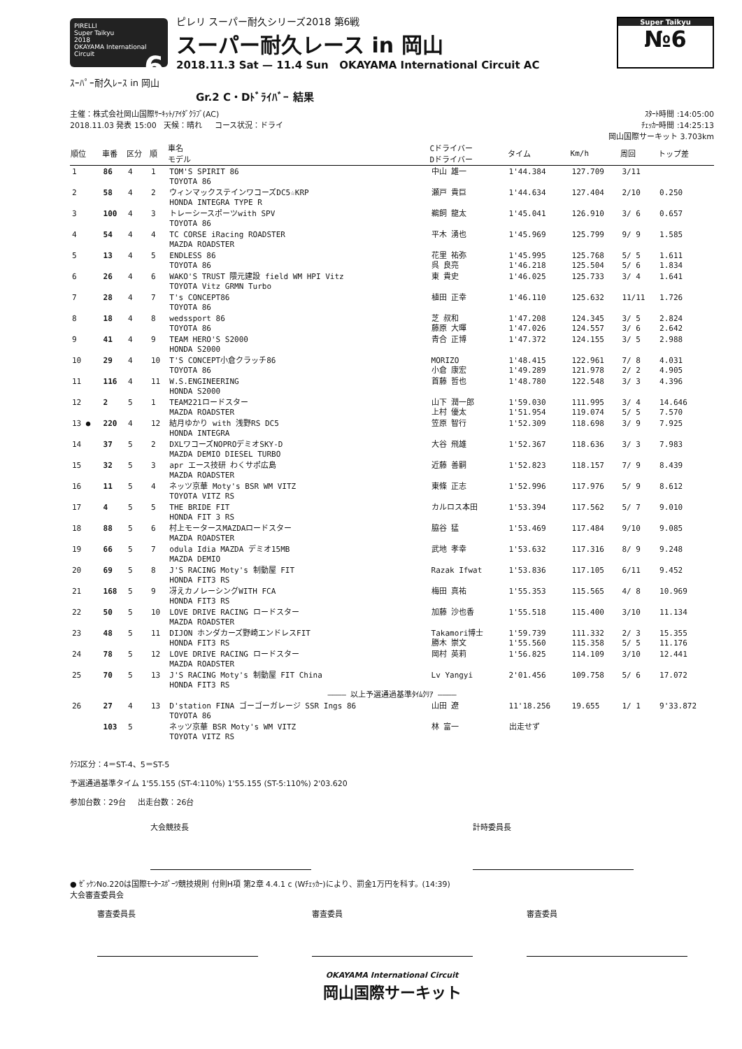PIRELLI
Super Taikyu
2018
OKAYAMA International Circuit 6
ピレリ スーパー耐久シリーズ2018 第6戦
スーパー耐久レース in 岡山
2018.11.3 Sat — 11.4 Sun OKAYAMA International Circuit AC
Super Taikyu
№6
ｽｰﾊﾟｰ耐久ﾚｰｽ in 岡山
Gr.2 C・Dﾄﾞﾗｲﾊﾞｰ 結果
主催：株式会社岡山国際ｻｰｷｯﾄ/ｱｲﾀﾞｸﾗﾌﾞ(AC)
2018.11.03 発表 15:00 天候：晴れ コース状況：ドライ
ｽﾀｰﾄ時間 :14:05:00
ﾁｪｯｶｰ時間 :14:25:13
岡山国際サーキット 3.703km
| 順位 | 車番 | 区分 | 順 | 車名 モデル | Cドライバー Dドライバー | タイム | Km/h | 周回 | トップ差 |
| --- | --- | --- | --- | --- | --- | --- | --- | --- | --- |
| 1 | 86 | 4 | 1 | TOM'S SPIRIT 86 TOYOTA 86 | 中山 雄一 | 1'44.384 | 127.709 | 3/11 | |
| 2 | 58 | 4 | 2 | ウィンマックステインワコーズDC5☆KRP HONDA INTEGRA TYPE R | 瀬戸 貴巨 | 1'44.634 | 127.404 | 2/10 | 0.250 |
| 3 | 100 | 4 | 3 | トレーシースポーツwith SPV TOYOTA 86 | 鵜飼 龍太 | 1'45.041 | 126.910 | 3/ 6 | 0.657 |
| 4 | 54 | 4 | 4 | TC CORSE iRacing ROADSTER MAZDA ROADSTER | 平木 湧也 | 1'45.969 | 125.799 | 9/ 9 | 1.585 |
| 5 | 13 | 4 | 5 | ENDLESS 86 TOYOTA 86 | 花里 祐弥 呉 良亮 | 1'45.995 1'46.218 | 125.768 125.504 | 5/ 5 5/ 6 | 1.611 1.834 |
| 6 | 26 | 4 | 6 | WAKO'S TRUST 隈元建設 field WM HPI Vitz TOYOTA Vitz GRMN Turbo | 東 貴史 | 1'46.025 | 125.733 | 3/ 4 | 1.641 |
| 7 | 28 | 4 | 7 | T's CONCEPT86 TOYOTA 86 | 植田 正幸 | 1'46.110 | 125.632 | 11/11 | 1.726 |
| 8 | 18 | 4 | 8 | wedssport 86 TOYOTA 86 | 芝 叔和 藤原 大暉 | 1'47.208 1'47.026 | 124.345 124.557 | 3/ 5 3/ 6 | 2.824 2.642 |
| 9 | 41 | 4 | 9 | TEAM HERO'S S2000 HONDA S2000 | 青合 正博 | 1'47.372 | 124.155 | 3/ 5 | 2.988 |
| 10 | 29 | 4 | 10 | T'S CONCEPT小倉クラッチ86 TOYOTA 86 | MORIZO 小倉 康宏 | 1'48.415 1'49.289 | 122.961 121.978 | 7/ 8 2/ 2 | 4.031 4.905 |
| 11 | 116 | 4 | 11 | W.S.ENGINEERING HONDA S2000 | 首藤 哲也 | 1'48.780 | 122.548 | 3/ 3 | 4.396 |
| 12 | 2 | 5 | 1 | TEAM221ロードスター MAZDA ROADSTER | 山下 潤一郎 上村 優太 | 1'59.030 1'51.954 | 111.995 119.074 | 3/ 4 5/ 5 | 14.646 7.570 |
| 13 ● | 220 | 4 | 12 | 結月ゆかり with 浅野RS DC5 HONDA INTEGRA | 笠原 智行 | 1'52.309 | 118.698 | 3/ 9 | 7.925 |
| 14 | 37 | 5 | 2 | DXLワコーズNOPROデミオSKY-D MAZDA DEMIO DIESEL TURBO | 大谷 飛雄 | 1'52.367 | 118.636 | 3/ 3 | 7.983 |
| 15 | 32 | 5 | 3 | apr エース技研 わくサポ広島 MAZDA ROADSTER | 近藤 善嗣 | 1'52.823 | 118.157 | 7/ 9 | 8.439 |
| 16 | 11 | 5 | 4 | ネッツ京華 Moty's BSR WM VITZ TOYOTA VITZ RS | 東條 正志 | 1'52.996 | 117.976 | 5/ 9 | 8.612 |
| 17 | 4 | 5 | 5 | THE BRIDE FIT HONDA FIT 3 RS | カルロス本田 | 1'53.394 | 117.562 | 5/ 7 | 9.010 |
| 18 | 88 | 5 | 6 | 村上モータースMAZDAロードスター MAZDA ROADSTER | 脇谷 猛 | 1'53.469 | 117.484 | 9/10 | 9.085 |
| 19 | 66 | 5 | 7 | odula Idia MAZDA デミオ15MB MAZDA DEMIO | 武地 孝幸 | 1'53.632 | 117.316 | 8/ 9 | 9.248 |
| 20 | 69 | 5 | 8 | J'S RACING Moty's 制動屋 FIT HONDA FIT3 RS | Razak Ifwat | 1'53.836 | 117.105 | 6/11 | 9.452 |
| 21 | 168 | 5 | 9 | 冴えカノレーシングWITH FCA HONDA FIT3 RS | 梅田 真祐 | 1'55.353 | 115.565 | 4/ 8 | 10.969 |
| 22 | 50 | 5 | 10 | LOVE DRIVE RACING ロードスター MAZDA ROADSTER | 加藤 沙也香 | 1'55.518 | 115.400 | 3/10 | 11.134 |
| 23 | 48 | 5 | 11 | DIJON ホンダカーズ野崎エンドレスFIT HONDA FIT3 RS | Takamori博士 勝木 崇文 | 1'59.739 1'55.560 | 111.332 115.358 | 2/ 3 5/ 5 | 15.355 11.176 |
| 24 | 78 | 5 | 12 | LOVE DRIVE RACING ロードスター MAZDA ROADSTER | 岡村 英莉 | 1'56.825 | 114.109 | 3/10 | 12.441 |
| 25 | 70 | 5 | 13 | J'S RACING Moty's 制動屋 FIT China HONDA FIT3 RS | Lv Yangyi | 2'01.456 | 109.758 | 5/ 6 | 17.072 |
| ―――― 以上予選通過基準ﾀｲﾑｸﾘｱ ―――― | | | | | | | | | |
| 26 | 27 | 4 | 13 | D'station FINA ゴーゴーガレージ SSR Ings 86 TOYOTA 86 | 山田 遼 | 11'18.256 | 19.655 | 1/ 1 | 9'33.872 |
| | 103 | 5 | | ネッツ京華 BSR Moty's WM VITZ TOYOTA VITZ RS | 林 富一 | 出走せず | | | |
ｸﾗｽ区分：4＝ST-4、5＝ST-5
予選通過基準タイム 1'55.155 (ST-4:110%) 1'55.155 (ST-5:110%) 2'03.620
参加台数：29台 出走台数：26台
大会競技長 計時委員長
● ｾﾞｯｹﾝNo.220は国際ﾓｰﾀｰｽﾎﾟｰﾂ競技規則 付則H項 第2章 4.4.1 c (Wﾁｪｯｶｰ)により、罰金1万円を科す。(14:39)
大会審査委員会
審査委員長 審査委員 審査委員
OKAYAMA International Circuit
岡山国際サーキット